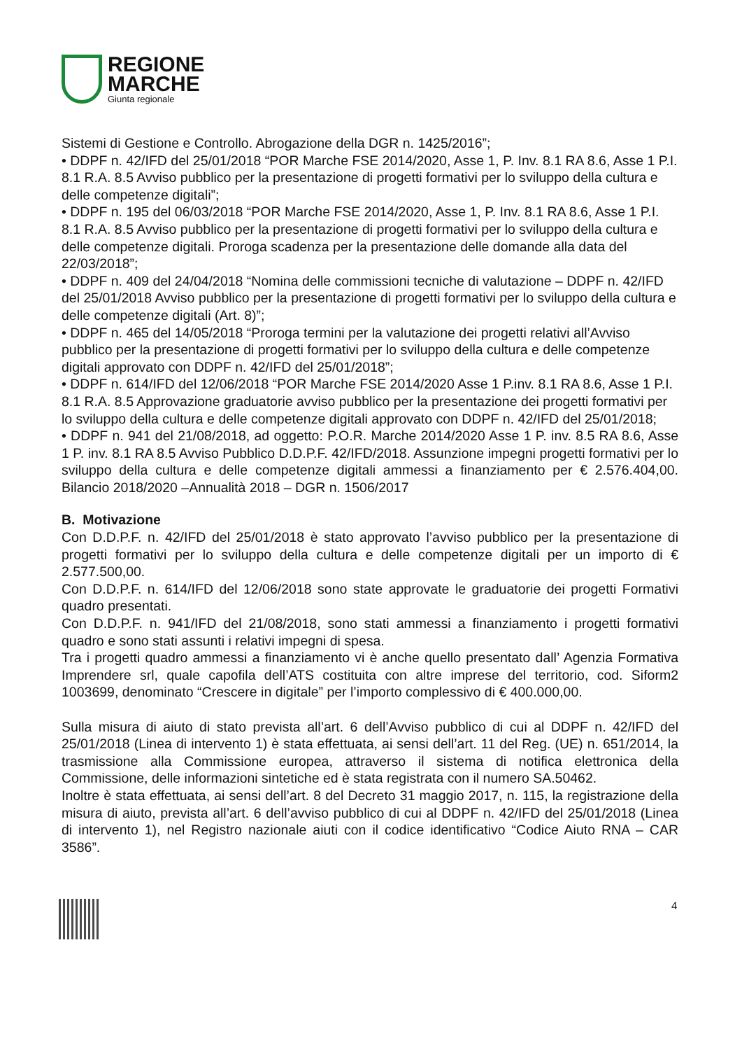REGIONE
MARCHE
Giunta regionale
Sistemi di Gestione e Controllo. Abrogazione della DGR n. 1425/2016”;
• DDPF n. 42/IFD del 25/01/2018 “POR Marche FSE 2014/2020, Asse 1, P. Inv. 8.1 RA 8.6, Asse 1 P.I. 8.1 R.A. 8.5 Avviso pubblico per la presentazione di progetti formativi per lo sviluppo della cultura e delle competenze digitali”;
• DDPF n. 195 del 06/03/2018 “POR Marche FSE 2014/2020, Asse 1, P. Inv. 8.1 RA 8.6, Asse 1 P.I. 8.1 R.A. 8.5 Avviso pubblico per la presentazione di progetti formativi per lo sviluppo della cultura e delle competenze digitali. Proroga scadenza per la presentazione delle domande alla data del 22/03/2018”;
• DDPF n. 409 del 24/04/2018 “Nomina delle commissioni tecniche di valutazione – DDPF n. 42/IFD del 25/01/2018 Avviso pubblico per la presentazione di progetti formativi per lo sviluppo della cultura e delle competenze digitali (Art. 8)”;
• DDPF n. 465 del 14/05/2018 “Proroga termini per la valutazione dei progetti relativi all’Avviso pubblico per la presentazione di progetti formativi per lo sviluppo della cultura e delle competenze digitali approvato con DDPF n. 42/IFD del 25/01/2018”;
• DDPF n. 614/IFD del 12/06/2018 “POR Marche FSE 2014/2020 Asse 1 P.inv. 8.1 RA 8.6, Asse 1 P.I. 8.1 R.A. 8.5 Approvazione graduatorie avviso pubblico per la presentazione dei progetti formativi per lo sviluppo della cultura e delle competenze digitali approvato con DDPF n. 42/IFD del 25/01/2018;
• DDPF n. 941 del 21/08/2018, ad oggetto: P.O.R. Marche 2014/2020 Asse 1 P. inv. 8.5 RA 8.6, Asse 1 P. inv. 8.1 RA 8.5 Avviso Pubblico D.D.P.F. 42/IFD/2018. Assunzione impegni progetti formativi per lo sviluppo della cultura e delle competenze digitali ammessi a finanziamento per € 2.576.404,00. Bilancio 2018/2020 –Annualità 2018 – DGR n. 1506/2017
B. Motivazione
Con D.D.P.F. n. 42/IFD del 25/01/2018 è stato approvato l’avviso pubblico per la presentazione di progetti formativi per lo sviluppo della cultura e delle competenze digitali per un importo di € 2.577.500,00.
Con D.D.P.F. n. 614/IFD del 12/06/2018 sono state approvate le graduatorie dei progetti Formativi quadro presentati.
Con D.D.P.F. n. 941/IFD del 21/08/2018, sono stati ammessi a finanziamento i progetti formativi quadro e sono stati assunti i relativi impegni di spesa.
Tra i progetti quadro ammessi a finanziamento vi è anche quello presentato dall’ Agenzia Formativa Imprendere srl, quale capofila dell’ATS costituita con altre imprese del territorio, cod. Siform2 1003699, denominato “Crescere in digitale” per l’importo complessivo di € 400.000,00.
Sulla misura di aiuto di stato prevista all’art. 6 dell’Avviso pubblico di cui al DDPF n. 42/IFD del 25/01/2018 (Linea di intervento 1) è stata effettuata, ai sensi dell’art. 11 del Reg. (UE) n. 651/2014, la trasmissione alla Commissione europea, attraverso il sistema di notifica elettronica della Commissione, delle informazioni sintetiche ed è stata registrata con il numero SA.50462.
Inoltre è stata effettuata, ai sensi dell’art. 8 del Decreto 31 maggio 2017, n. 115, la registrazione della misura di aiuto, prevista all’art. 6 dell’avviso pubblico di cui al DDPF n. 42/IFD del 25/01/2018 (Linea di intervento 1), nel Registro nazionale aiuti con il codice identificativo “Codice Aiuto RNA – CAR 3586”.
4